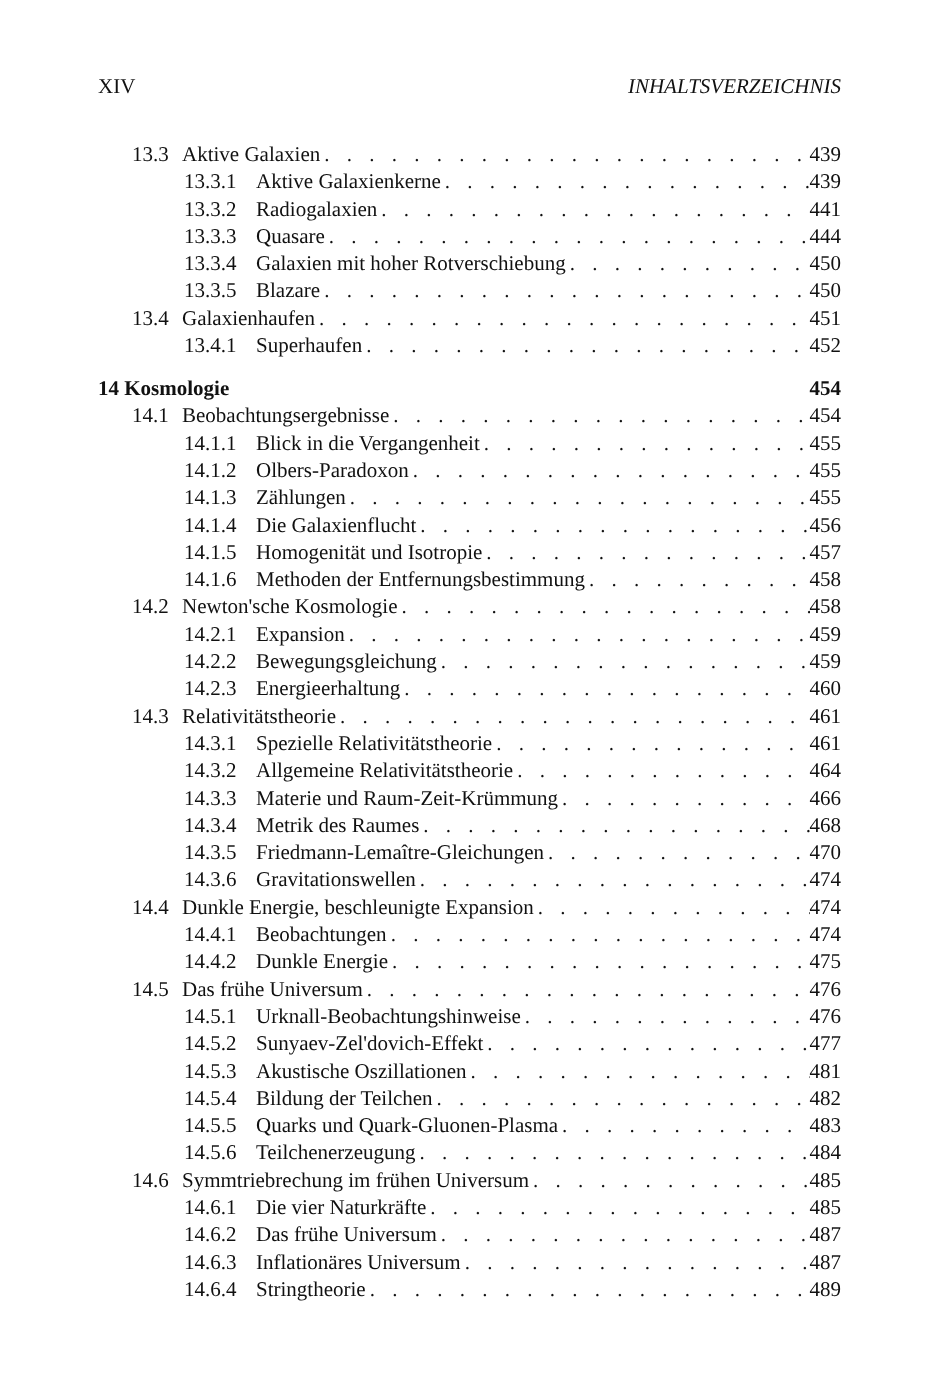XIV INHALTSVERZEICHNIS
13.3 Aktive Galaxien 439
13.3.1 Aktive Galaxienkerne 439
13.3.2 Radiogalaxien 441
13.3.3 Quasare 444
13.3.4 Galaxien mit hoher Rotverschiebung 450
13.3.5 Blazare 450
13.4 Galaxienhaufen 451
13.4.1 Superhaufen 452
14 Kosmologie 454
14.1 Beobachtungsergebnisse 454
14.1.1 Blick in die Vergangenheit 455
14.1.2 Olbers-Paradoxon 455
14.1.3 Zählungen 455
14.1.4 Die Galaxienflucht 456
14.1.5 Homogenität und Isotropie 457
14.1.6 Methoden der Entfernungsbestimmung 458
14.2 Newton'sche Kosmologie 458
14.2.1 Expansion 459
14.2.2 Bewegungsgleichung 459
14.2.3 Energieerhaltung 460
14.3 Relativitätstheorie 461
14.3.1 Spezielle Relativitätstheorie 461
14.3.2 Allgemeine Relativitätstheorie 464
14.3.3 Materie und Raum-Zeit-Krümmung 466
14.3.4 Metrik des Raumes 468
14.3.5 Friedmann-Lemaître-Gleichungen 470
14.3.6 Gravitationswellen 474
14.4 Dunkle Energie, beschleunigte Expansion 474
14.4.1 Beobachtungen 474
14.4.2 Dunkle Energie 475
14.5 Das frühe Universum 476
14.5.1 Urknall-Beobachtungshinweise 476
14.5.2 Sunyaev-Zel'dovich-Effekt 477
14.5.3 Akustische Oszillationen 481
14.5.4 Bildung der Teilchen 482
14.5.5 Quarks und Quark-Gluonen-Plasma 483
14.5.6 Teilchenerzeugung 484
14.6 Symmtriebrechung im frühen Universum 485
14.6.1 Die vier Naturkräfte 485
14.6.2 Das frühe Universum 487
14.6.3 Inflationäres Universum 487
14.6.4 Stringtheorie 489